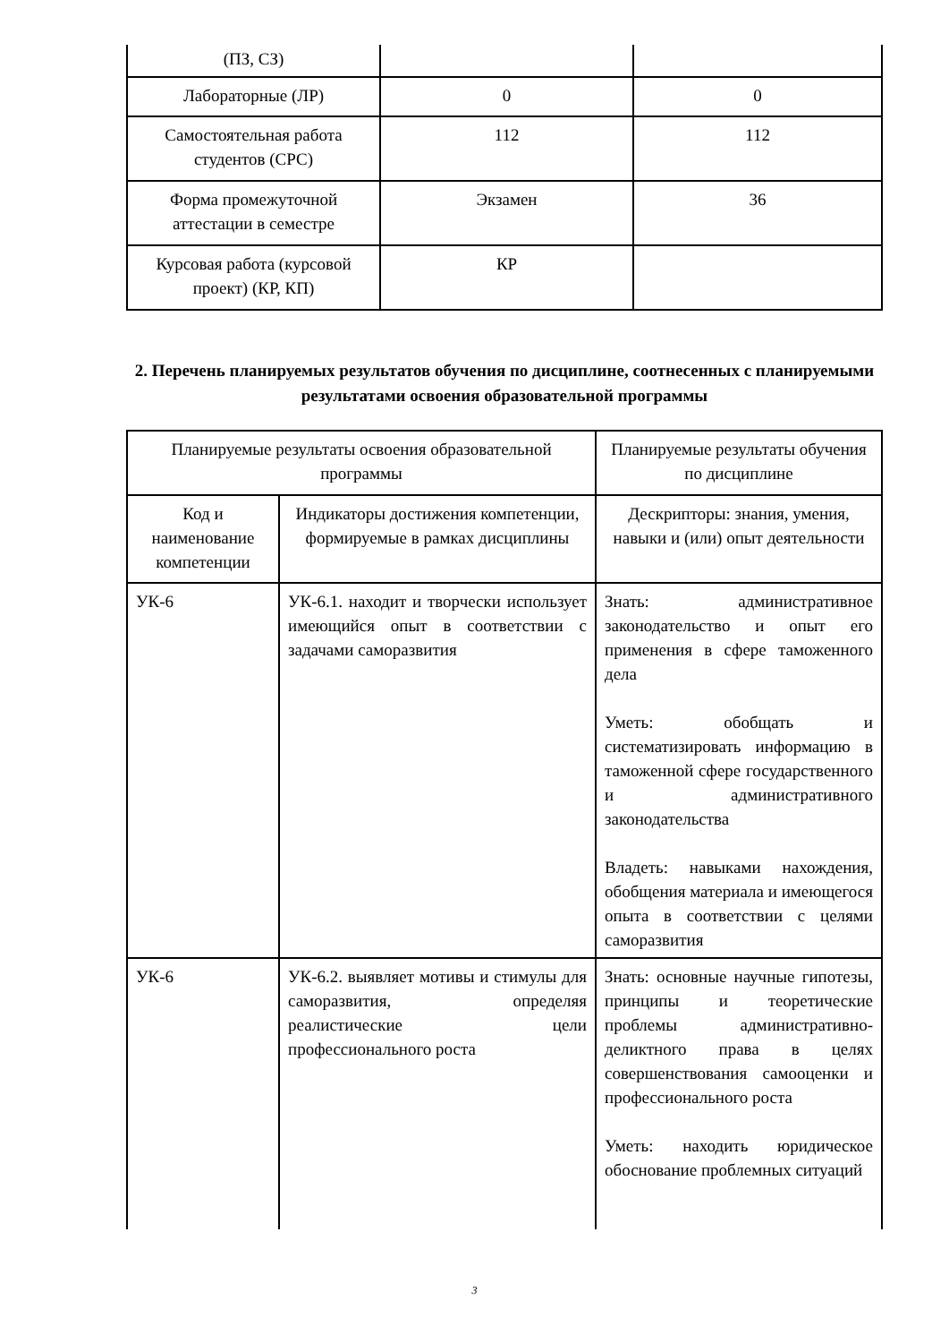| (ПЗ, СЗ) | | |
| Лабораторные (ЛР) | 0 | 0 |
| Самостоятельная работа студентов (СРС) | 112 | 112 |
| Форма промежуточной аттестации в семестре | Экзамен | 36 |
| Курсовая работа (курсовой проект) (КР, КП) | КР | |
2. Перечень планируемых результатов обучения по дисциплине, соотнесенных с планируемыми результатами освоения образовательной программы
| Планируемые результаты освоения образовательной программы | | Планируемые результаты обучения по дисциплине |
| Код и наименование компетенции | Индикаторы достижения компетенции, формируемые в рамках дисциплины | Дескрипторы: знания, умения, навыки и (или) опыт деятельности |
| УК-6 | УК-6.1. находит и творчески использует имеющийся опыт в соответствии с задачами саморазвития | Знать: административное законодательство и опыт его применения в сфере таможенного дела Уметь: обобщать и систематизировать информацию в таможенной сфере государственного и административного законодательства Владеть: навыками нахождения, обобщения материала и имеющегося опыта в соответствии с целями саморазвития |
| УК-6 | УК-6.2. выявляет мотивы и стимулы для саморазвития, определяя реалистические цели профессионального роста | Знать: основные научные гипотезы, принципы и теоретические проблемы административно-деликтного права в целях совершенствования самооценки и профессионального роста Уметь: находить юридическое обоснование проблемных ситуаций |
3